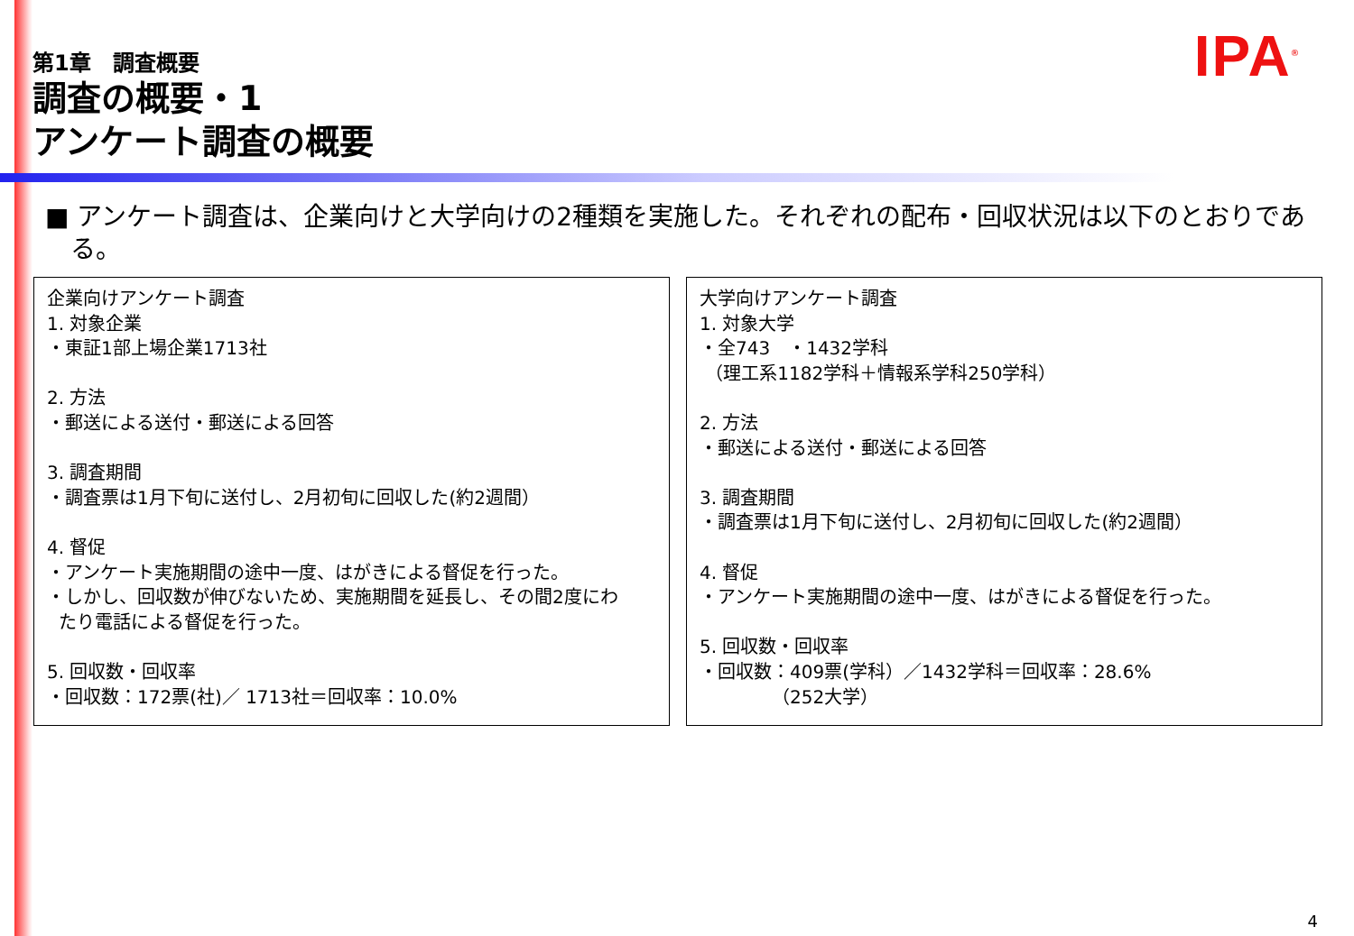IPA<sup>®</sup>
第1章　調査概要
調査の概要・1
アンケート調査の概要
■ アンケート調査は、企業向けと大学向けの2種類を実施した。それぞれの配布・回収状況は以下のとおりである。
企業向けアンケート調査
1. 対象企業
・東証1部上場企業1713社
2. 方法
・郵送による送付・郵送による回答
3. 調査期間
・調査票は1月下旬に送付し、2月初旬に回収した(約2週間）
4. 督促
・アンケート実施期間の途中一度、はがきによる督促を行った。
・しかし、回収数が伸びないため、実施期間を延長し、その間2度にわ
たり電話による督促を行った。
5. 回収数・回収率
・回収数：172票(社)／ 1713社＝回収率：10.0%
大学向けアンケート調査
1. 対象大学
・全743　・1432学科
（理工系1182学科＋情報系学科250学科）
2. 方法
・郵送による送付・郵送による回答
3. 調査期間
・調査票は1月下旬に送付し、2月初旬に回収した(約2週間）
4. 督促
・アンケート実施期間の途中一度、はがきによる督促を行った。
5. 回収数・回収率
・回収数：409票(学科）／1432学科＝回収率：28.6%
（252大学）
4